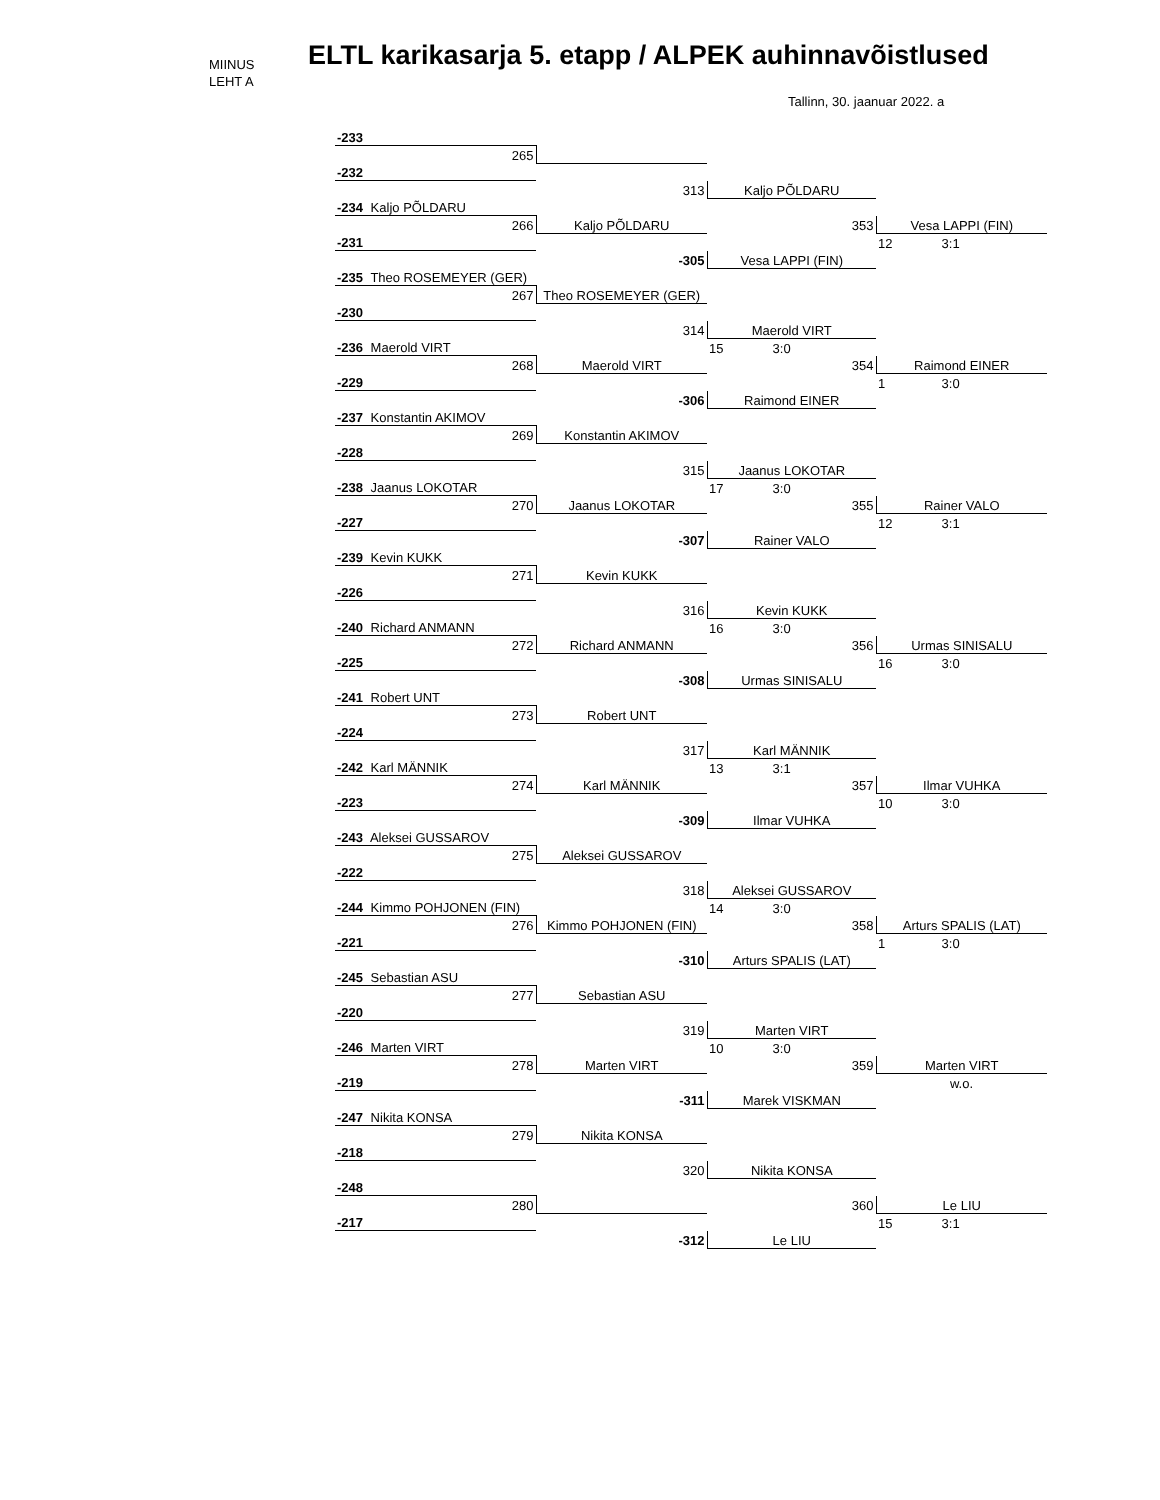MIINUS
LEHT A
ELTL karikasarja 5. etapp / ALPEK auhinnavõistlused
Tallinn, 30. jaanuar 2022. a
| -233 | | | |
| 265 | | | |
| -232 | | | |
| | 313 | Kaljo PÕLDARU | |
| -234 Kaljo PÕLDARU | | | |
| 266 | Kaljo PÕLDARU | 353 | Vesa LAPPI (FIN) |
| -231 | | | 12 3:1 |
| | -305 | Vesa LAPPI (FIN) | |
| -235 Theo ROSEMEYER (GER) | | | |
| 267 | Theo ROSEMEYER (GER) | | |
| -230 | | | |
| | 314 | Maerold VIRT | |
| -236 Maerold VIRT | | 15 3:0 | |
| 268 | Maerold VIRT | 354 | Raimond EINER |
| -229 | | | 1 3:0 |
| | -306 | Raimond EINER | |
| -237 Konstantin AKIMOV | | | |
| 269 | Konstantin AKIMOV | | |
| -228 | | | |
| | 315 | Jaanus LOKOTAR | |
| -238 Jaanus LOKOTAR | | 17 3:0 | |
| 270 | Jaanus LOKOTAR | 355 | Rainer VALO |
| -227 | | | 12 3:1 |
| | -307 | Rainer VALO | |
| -239 Kevin KUKK | | | |
| 271 | Kevin KUKK | | |
| -226 | | | |
| | 316 | Kevin KUKK | |
| -240 Richard ANMANN | | 16 3:0 | |
| 272 | Richard ANMANN | 356 | Urmas SINISALU |
| -225 | | | 16 3:0 |
| | -308 | Urmas SINISALU | |
| -241 Robert UNT | | | |
| 273 | Robert UNT | | |
| -224 | | | |
| | 317 | Karl MÄNNIK | |
| -242 Karl MÄNNIK | | 13 3:1 | |
| 274 | Karl MÄNNIK | 357 | Ilmar VUHKA |
| -223 | | | 10 3:0 |
| | -309 | Ilmar VUHKA | |
| -243 Aleksei GUSSAROV | | | |
| 275 | Aleksei GUSSAROV | | |
| -222 | | | |
| | 318 | Aleksei GUSSAROV | |
| -244 Kimmo POHJONEN (FIN) | | 14 3:0 | |
| 276 | Kimmo POHJONEN (FIN) | 358 | Arturs SPALIS (LAT) |
| -221 | | | 1 3:0 |
| | -310 | Arturs SPALIS (LAT) | |
| -245 Sebastian ASU | | | |
| 277 | Sebastian ASU | | |
| -220 | | | |
| | 319 | Marten VIRT | |
| -246 Marten VIRT | | 10 3:0 | |
| 278 | Marten VIRT | 359 | Marten VIRT |
| -219 | | | w.o. |
| | -311 | Marek VISKMAN | |
| -247 Nikita KONSA | | | |
| 279 | Nikita KONSA | | |
| -218 | | | |
| | 320 | Nikita KONSA | |
| -248 | | | |
| 280 | | 360 | Le LIU |
| -217 | | | 15 3:1 |
| | -312 | Le LIU | |